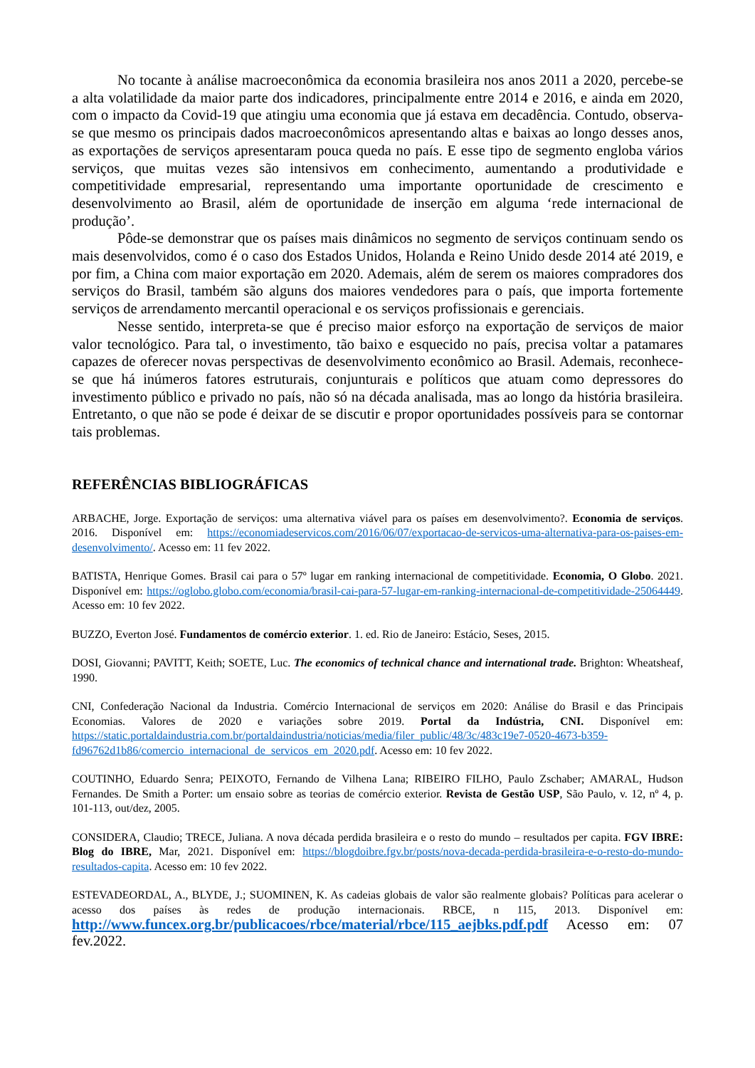No tocante à análise macroeconômica da economia brasileira nos anos 2011 a 2020, percebe-se a alta volatilidade da maior parte dos indicadores, principalmente entre 2014 e 2016, e ainda em 2020, com o impacto da Covid-19 que atingiu uma economia que já estava em decadência. Contudo, observa-se que mesmo os principais dados macroeconômicos apresentando altas e baixas ao longo desses anos, as exportações de serviços apresentaram pouca queda no país. E esse tipo de segmento engloba vários serviços, que muitas vezes são intensivos em conhecimento, aumentando a produtividade e competitividade empresarial, representando uma importante oportunidade de crescimento e desenvolvimento ao Brasil, além de oportunidade de inserção em alguma ‘rede internacional de produção’.
Pôde-se demonstrar que os países mais dinâmicos no segmento de serviços continuam sendo os mais desenvolvidos, como é o caso dos Estados Unidos, Holanda e Reino Unido desde 2014 até 2019, e por fim, a China com maior exportação em 2020. Ademais, além de serem os maiores compradores dos serviços do Brasil, também são alguns dos maiores vendedores para o país, que importa fortemente serviços de arrendamento mercantil operacional e os serviços profissionais e gerenciais.
Nesse sentido, interpreta-se que é preciso maior esforço na exportação de serviços de maior valor tecnológico. Para tal, o investimento, tão baixo e esquecido no país, precisa voltar a patamares capazes de oferecer novas perspectivas de desenvolvimento econômico ao Brasil. Ademais, reconhece-se que há inúmeros fatores estruturais, conjunturais e políticos que atuam como depressores do investimento público e privado no país, não só na década analisada, mas ao longo da história brasileira. Entretanto, o que não se pode é deixar de se discutir e propor oportunidades possíveis para se contornar tais problemas.
REFERÊNCIAS BIBLIOGRÁFICAS
ARBACHE, Jorge. Exportação de serviços: uma alternativa viável para os países em desenvolvimento?. Economia de serviços. 2016. Disponível em: https://economiadeservicos.com/2016/06/07/exportacao-de-servicos-uma-alternativa-para-os-paises-em-desenvolvimento/. Acesso em: 11 fev 2022.
BATISTA, Henrique Gomes. Brasil cai para o 57º lugar em ranking internacional de competitividade. Economia, O Globo. 2021. Disponível em: https://oglobo.globo.com/economia/brasil-cai-para-57-lugar-em-ranking-internacional-de-competitividade-25064449. Acesso em: 10 fev 2022.
BUZZO, Everton José. Fundamentos de comércio exterior. 1. ed. Rio de Janeiro: Estácio, Seses, 2015.
DOSI, Giovanni; PAVITT, Keith; SOETE, Luc. The economics of technical chance and international trade. Brighton: Wheatsheaf, 1990.
CNI, Confederação Nacional da Industria. Comércio Internacional de serviços em 2020: Análise do Brasil e das Principais Economias. Valores de 2020 e variações sobre 2019. Portal da Indústria, CNI. Disponível em: https://static.portaldaindustria.com.br/portaldaindustria/noticias/media/filer_public/48/3c/483c19e7-0520-4673-b359-fd96762d1b86/comercio_internacional_de_servicos_em_2020.pdf. Acesso em: 10 fev 2022.
COUTINHO, Eduardo Senra; PEIXOTO, Fernando de Vilhena Lana; RIBEIRO FILHO, Paulo Zschaber; AMARAL, Hudson Fernandes. De Smith a Porter: um ensaio sobre as teorias de comércio exterior. Revista de Gestão USP, São Paulo, v. 12, nº 4, p. 101-113, out/dez, 2005.
CONSIDERA, Claudio; TRECE, Juliana. A nova década perdida brasileira e o resto do mundo – resultados per capita. FGV IBRE: Blog do IBRE, Mar, 2021. Disponível em: https://blogdoibre.fgv.br/posts/nova-decada-perdida-brasileira-e-o-resto-do-mundo-resultados-capita. Acesso em: 10 fev 2022.
ESTEVADEORDAL, A., BLYDE, J.; SUOMINEN, K. As cadeias globais de valor são realmente globais? Políticas para acelerar o acesso dos países às redes de produção internacionais. RBCE, n 115, 2013. Disponível em: http://www.funcex.org.br/publicacoes/rbce/material/rbce/115_aejbks.pdf.pdf Acesso em: 07 fev.2022.